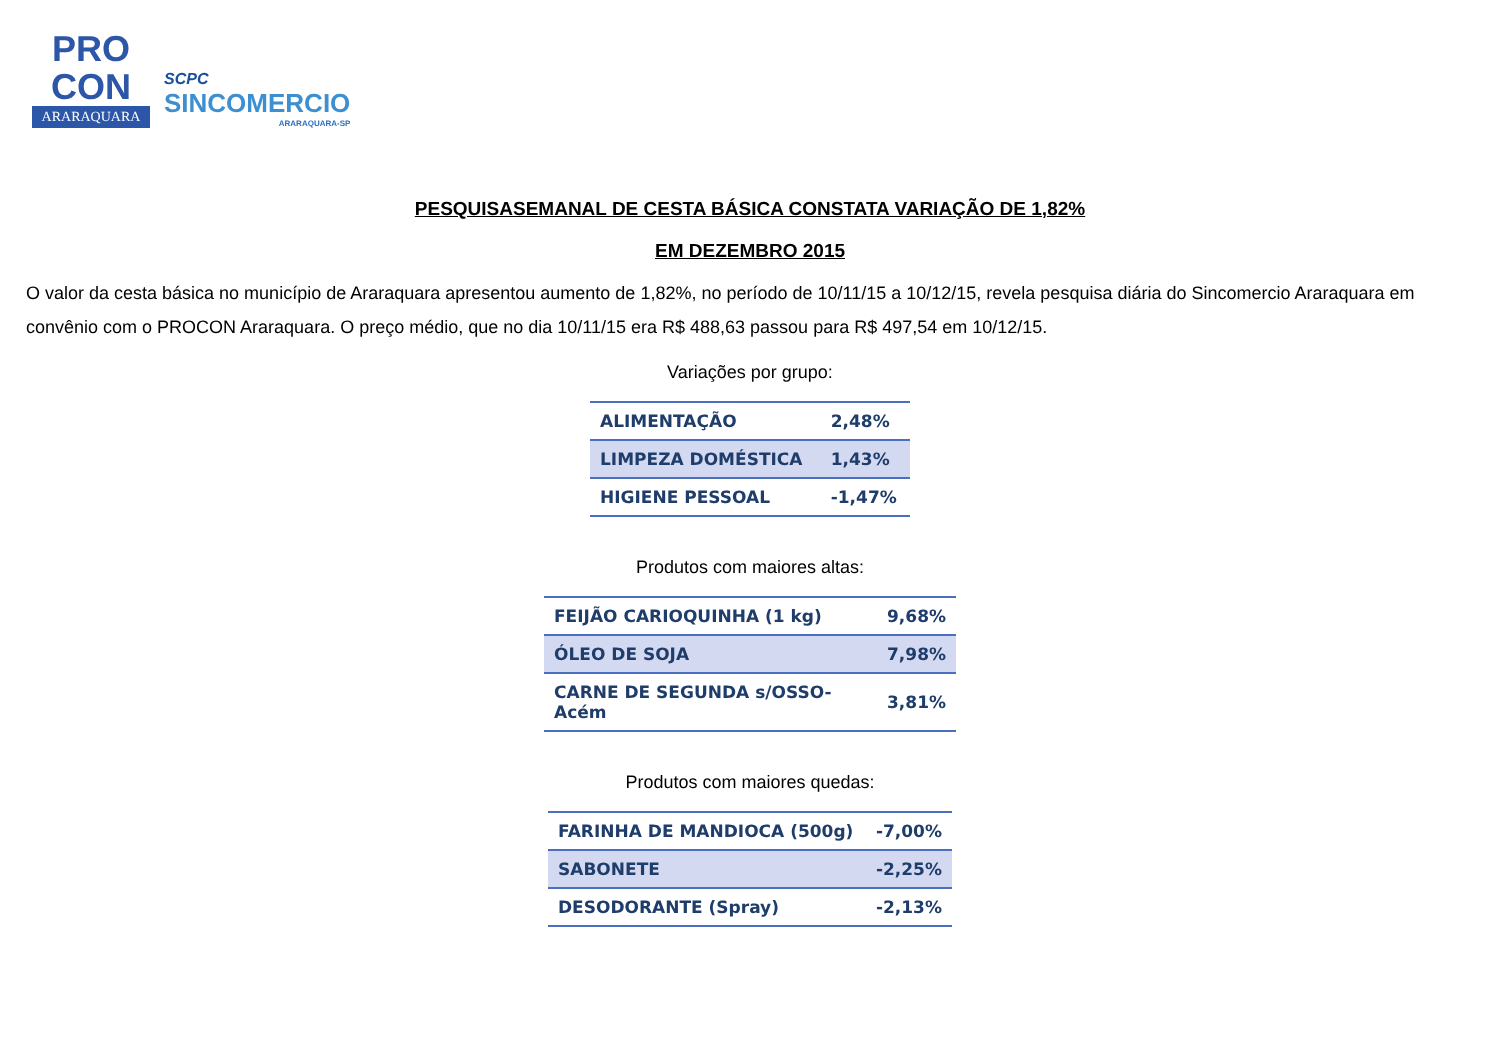PRO
CON
ARARAQUARA
SCPC
SINCOMERCIO
ARARAQUARA-SP
PESQUISASEMANAL DE CESTA BÁSICA CONSTATA VARIAÇÃO DE 1,82%
EM DEZEMBRO 2015
O valor da cesta básica no município de Araraquara apresentou aumento de 1,82%, no período de 10/11/15 a 10/12/15, revela pesquisa diária do Sincomercio Araraquara em convênio com o PROCON Araraquara. O preço médio, que no dia 10/11/15 era R$ 488,63 passou para R$ 497,54 em 10/12/15.
Variações por grupo:
| ALIMENTAÇÃO | 2,48% |
| LIMPEZA DOMÉSTICA | 1,43% |
| HIGIENE PESSOAL | -1,47% |
Produtos com maiores altas:
| FEIJÃO CARIOQUINHA (1 kg) | 9,68% |
| ÓLEO DE SOJA | 7,98% |
| CARNE DE SEGUNDA s/OSSO-Acém | 3,81% |
Produtos com maiores quedas:
| FARINHA DE MANDIOCA (500g) | -7,00% |
| SABONETE | -2,25% |
| DESODORANTE (Spray) | -2,13% |